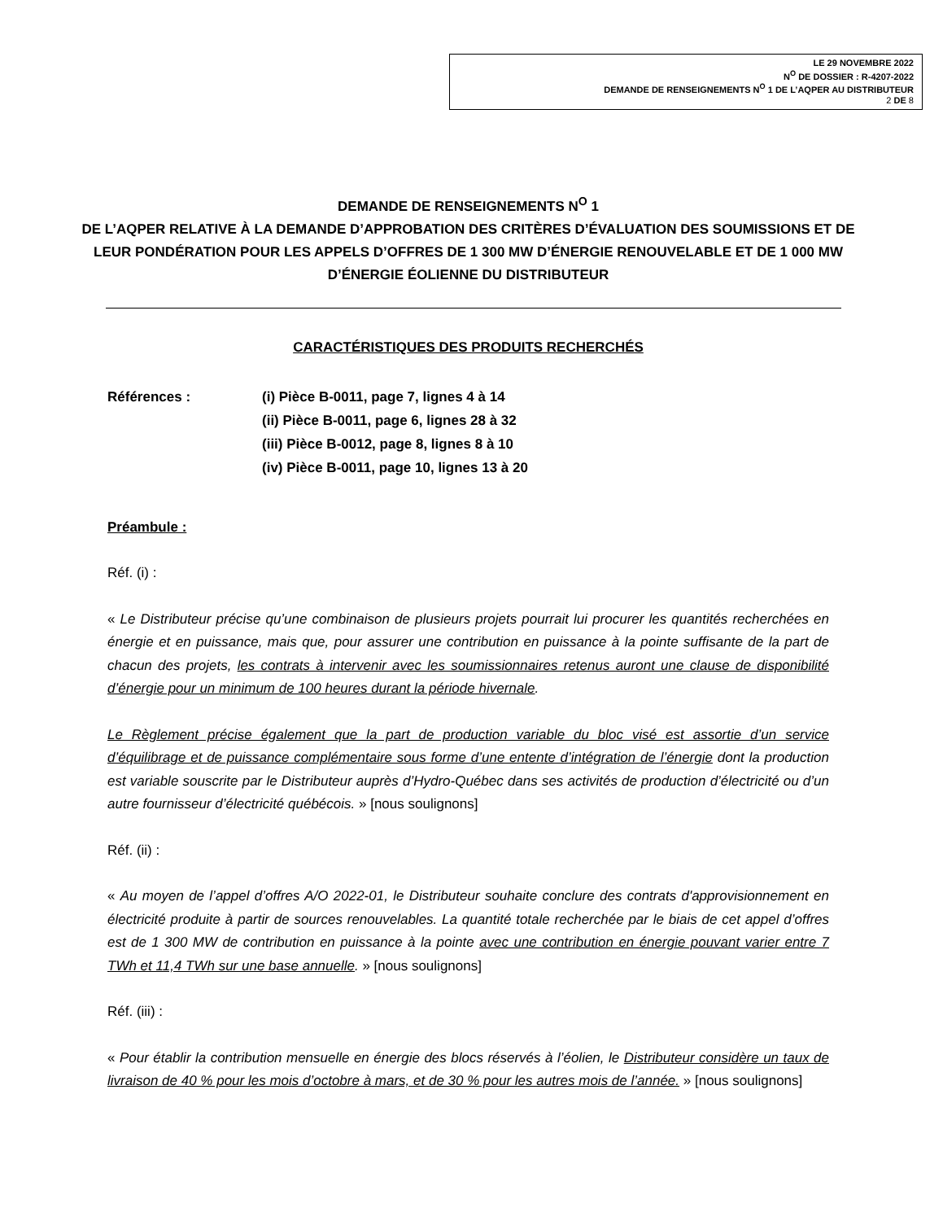LE 29 NOVEMBRE 2022
N<sup>O</sup> DE DOSSIER : R-4207-2022
DEMANDE DE RENSEIGNEMENTS N<sup>O</sup> 1 DE L’AQPER AU DISTRIBUTEUR
2 DE 8
DEMANDE DE RENSEIGNEMENTS N<sup>O</sup> 1
DE L’AQPER RELATIVE À LA DEMANDE D’APPROBATION DES CRITÈRES D’ÉVALUATION DES SOUMISSIONS ET DE LEUR PONDÉRATION POUR LES APPELS D’OFFRES DE 1 300 MW D’ÉNERGIE RENOUVELABLE ET DE 1 000 MW D’ÉNERGIE ÉOLIENNE DU DISTRIBUTEUR
CARACTÉRISTIQUES DES PRODUITS RECHERCHÉS
Références : (i) Pièce B-0011, page 7, lignes 4 à 14
(ii) Pièce B-0011, page 6, lignes 28 à 32
(iii) Pièce B-0012, page 8, lignes 8 à 10
(iv) Pièce B-0011, page 10, lignes 13 à 20
Préambule :
Réf. (i) :
« Le Distributeur précise qu’une combinaison de plusieurs projets pourrait lui procurer les quantités recherchées en énergie et en puissance, mais que, pour assurer une contribution en puissance à la pointe suffisante de la part de chacun des projets, les contrats à intervenir avec les soumissionnaires retenus auront une clause de disponibilité d’énergie pour un minimum de 100 heures durant la période hivernale.
Le Règlement précise également que la part de production variable du bloc visé est assortie d’un service d’équilibrage et de puissance complémentaire sous forme d’une entente d’intégration de l’énergie dont la production est variable souscrite par le Distributeur auprès d’Hydro-Québec dans ses activités de production d’électricité ou d’un autre fournisseur d’électricité québécois. » [nous soulignons]
Réf. (ii) :
« Au moyen de l’appel d’offres A/O 2022-01, le Distributeur souhaite conclure des contrats d'approvisionnement en électricité produite à partir de sources renouvelables. La quantité totale recherchée par le biais de cet appel d’offres est de 1 300 MW de contribution en puissance à la pointe avec une contribution en énergie pouvant varier entre 7 TWh et 11,4 TWh sur une base annuelle. » [nous soulignons]
Réf. (iii) :
« Pour établir la contribution mensuelle en énergie des blocs réservés à l’éolien, le Distributeur considère un taux de livraison de 40 % pour les mois d’octobre à mars, et de 30 % pour les autres mois de l’année. » [nous soulignons]